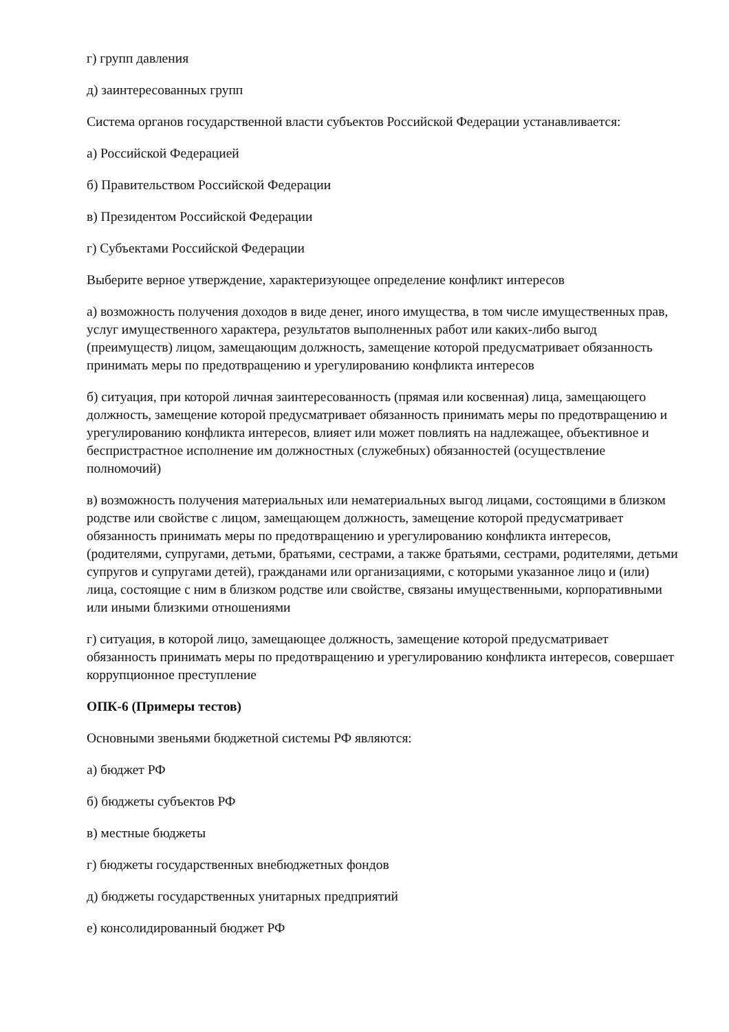г) групп давления
д) заинтересованных групп
Система органов государственной власти субъектов Российской Федерации устанавливается:
а) Российской Федерацией
б) Правительством Российской Федерации
в) Президентом Российской Федерации
г) Субъектами Российской Федерации
Выберите верное утверждение, характеризующее определение конфликт интересов
а) возможность получения доходов в виде денег, иного имущества, в том числе имущественных прав, услуг имущественного характера, результатов выполненных работ или каких-либо выгод (преимуществ) лицом, замещающим должность, замещение которой предусматривает обязанность принимать меры по предотвращению и урегулированию конфликта интересов
б) ситуация, при которой личная заинтересованность (прямая или косвенная) лица, замещающего должность, замещение которой предусматривает обязанность принимать меры по предотвращению и урегулированию конфликта интересов, влияет или может повлиять на надлежащее, объективное и беспристрастное исполнение им должностных (служебных) обязанностей (осуществление полномочий)
в) возможность получения материальных или нематериальных выгод лицами, состоящими в близком родстве или свойстве с лицом, замещающем должность, замещение которой предусматривает обязанность принимать меры по предотвращению и урегулированию конфликта интересов, (родителями, супругами, детьми, братьями, сестрами, а также братьями, сестрами, родителями, детьми супругов и супругами детей), гражданами или организациями, с которыми указанное лицо и (или) лица, состоящие с ним в близком родстве или свойстве, связаны имущественными, корпоративными или иными близкими отношениями
г) ситуация, в которой лицо, замещающее должность, замещение которой предусматривает обязанность принимать меры по предотвращению и урегулированию конфликта интересов, совершает коррупционное преступление
ОПК-6 (Примеры тестов)
Основными звеньями бюджетной системы РФ являются:
а) бюджет РФ
б) бюджеты субъектов РФ
в) местные бюджеты
г) бюджеты государственных внебюджетных фондов
д) бюджеты государственных унитарных предприятий
е) консолидированный бюджет РФ